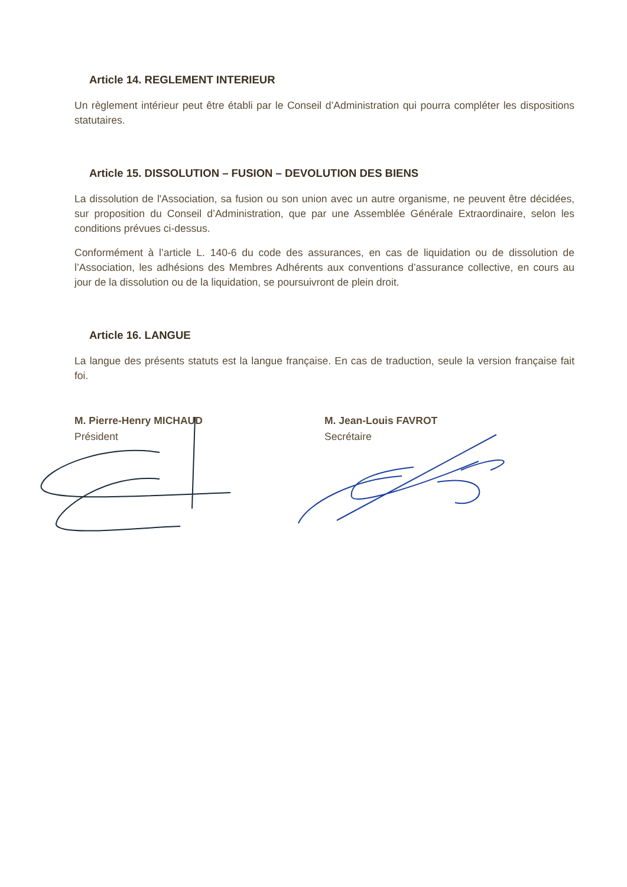Article 14. REGLEMENT INTERIEUR
Un règlement intérieur peut être établi par le Conseil d’Administration qui pourra compléter les dispositions statutaires.
Article 15. DISSOLUTION – FUSION – DEVOLUTION DES BIENS
La dissolution de l'Association, sa fusion ou son union avec un autre organisme, ne peuvent être décidées, sur proposition du Conseil d’Administration, que par une Assemblée Générale Extraordinaire, selon les conditions prévues ci-dessus.
Conformément à l’article L. 140-6 du code des assurances, en cas de liquidation ou de dissolution de l’Association, les adhésions des Membres Adhérents aux conventions d’assurance collective, en cours au jour de la dissolution ou de la liquidation, se poursuivront de plein droit.
Article 16. LANGUE
La langue des présents statuts est la langue française. En cas de traduction, seule la version française fait foi.
M. Pierre-Henry MICHAUD
Président
M. Jean-Louis FAVROT
Secrétaire